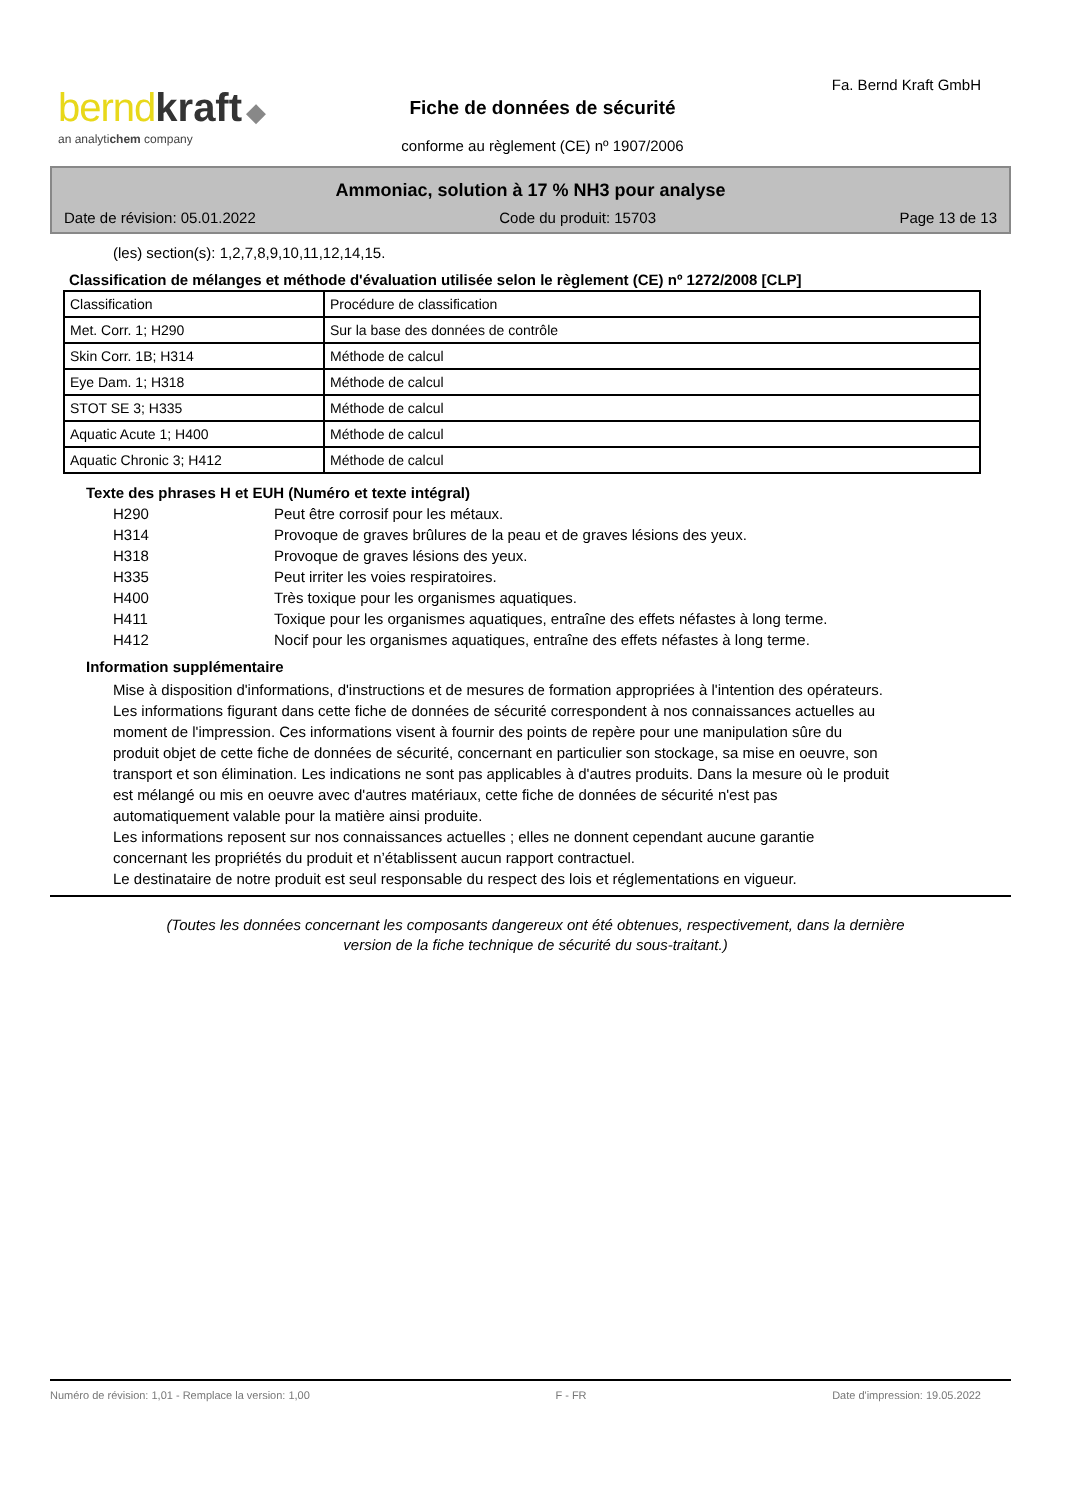bernd kraft ◆
an analytichem company
Fa. Bernd Kraft GmbH
Fiche de données de sécurité
conforme au règlement (CE) nº 1907/2006
Ammoniac, solution à 17 % NH3 pour analyse
Date de révision: 05.01.2022 Code du produit: 15703 Page 13 de 13
(les) section(s): 1,2,7,8,9,10,11,12,14,15.
Classification de mélanges et méthode d'évaluation utilisée selon le règlement (CE) nº 1272/2008 [CLP]
| Classification | Procédure de classification |
| Met. Corr. 1; H290 | Sur la base des données de contrôle |
| Skin Corr. 1B; H314 | Méthode de calcul |
| Eye Dam. 1; H318 | Méthode de calcul |
| STOT SE 3; H335 | Méthode de calcul |
| Aquatic Acute 1; H400 | Méthode de calcul |
| Aquatic Chronic 3; H412 | Méthode de calcul |
Texte des phrases H et EUH (Numéro et texte intégral)
H290 Peut être corrosif pour les métaux.
H314 Provoque de graves brûlures de la peau et de graves lésions des yeux.
H318 Provoque de graves lésions des yeux.
H335 Peut irriter les voies respiratoires.
H400 Très toxique pour les organismes aquatiques.
H411 Toxique pour les organismes aquatiques, entraîne des effets néfastes à long terme.
H412 Nocif pour les organismes aquatiques, entraîne des effets néfastes à long terme.
Information supplémentaire
Mise à disposition d'informations, d'instructions et de mesures de formation appropriées à l'intention des opérateurs.
Les informations figurant dans cette fiche de données de sécurité correspondent à nos connaissances actuelles au moment de l'impression. Ces informations visent à fournir des points de repère pour une manipulation sûre du produit objet de cette fiche de données de sécurité, concernant en particulier son stockage, sa mise en oeuvre, son transport et son élimination. Les indications ne sont pas applicables à d'autres produits. Dans la mesure où le produit est mélangé ou mis en oeuvre avec d'autres matériaux, cette fiche de données de sécurité n'est pas automatiquement valable pour la matière ainsi produite.
Les informations reposent sur nos connaissances actuelles ; elles ne donnent cependant aucune garantie concernant les propriétés du produit et n’établissent aucun rapport contractuel.
Le destinataire de notre produit est seul responsable du respect des lois et réglementations en vigueur.
(Toutes les données concernant les composants dangereux ont été obtenues, respectivement, dans la dernière version de la fiche technique de sécurité du sous-traitant.)
Numéro de révision: 1,01 - Remplace la version: 1,00 F - FR Date d'impression: 19.05.2022